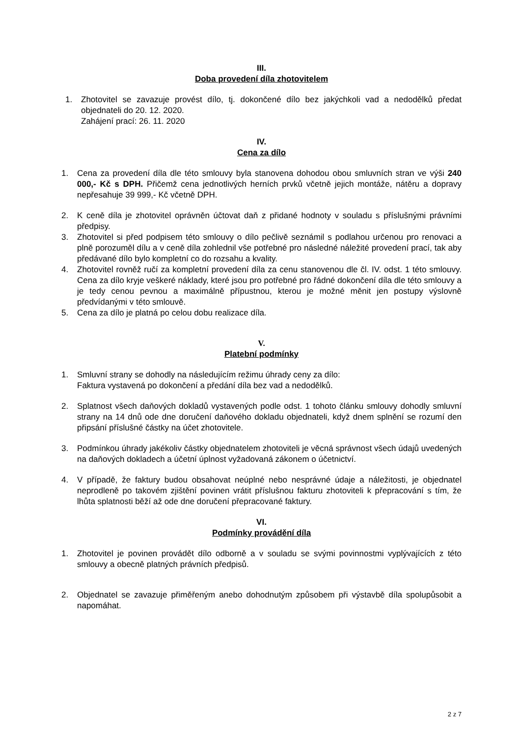III.
Doba provedení díla zhotovitelem
1. Zhotovitel se zavazuje provést dílo, tj. dokončené dílo bez jakýchkoli vad a nedodělků předat objednateli do 20. 12. 2020.
Zahájení prací: 26. 11. 2020
IV.
Cena za dílo
1. Cena za provedení díla dle této smlouvy byla stanovena dohodou obou smluvních stran ve výši 240 000,- Kč s DPH. Přičemž cena jednotlivých herních prvků včetně jejich montáže, nátěru a dopravy nepřesahuje 39 999,- Kč včetně DPH.
2. K ceně díla je zhotovitel oprávněn účtovat daň z přidané hodnoty v souladu s příslušnými právními předpisy.
3. Zhotovitel si před podpisem této smlouvy o dílo pečlivě seznámil s podlahou určenou pro renovaci a plně porozuměl dílu a v ceně díla zohlednil vše potřebné pro následné náležité provedení prací, tak aby předávané dílo bylo kompletní co do rozsahu a kvality.
4. Zhotovitel rovněž ručí za kompletní provedení díla za cenu stanovenou dle čl. IV. odst. 1 této smlouvy. Cena za dílo kryje veškeré náklady, které jsou pro potřebné pro řádné dokončení díla dle této smlouvy a je tedy cenou pevnou a maximálně přípustnou, kterou je možné měnit jen postupy výslovně předvídanými v této smlouvě.
5. Cena za dílo je platná po celou dobu realizace díla.
V.
Platební podmínky
1. Smluvní strany se dohodly na následujícím režimu úhrady ceny za dílo:
Faktura vystavená po dokončení a předání díla bez vad a nedodělků.
2. Splatnost všech daňových dokladů vystavených podle odst. 1 tohoto článku smlouvy dohodly smluvní strany na 14 dnů ode dne doručení daňového dokladu objednateli, když dnem splnění se rozumí den připsání příslušné částky na účet zhotovitele.
3. Podmínkou úhrady jakékoliv částky objednatelem zhotoviteli je věcná správnost všech údajů uvedených na daňových dokladech a účetní úplnost vyžadovaná zákonem o účetnictví.
4. V případě, že faktury budou obsahovat neúplné nebo nesprávné údaje a náležitosti, je objednatel neprodleně po takovém zjištění povinen vrátit příslušnou fakturu zhotoviteli k přepracování s tím, že lhůta splatnosti běží až ode dne doručení přepracované faktury.
VI.
Podmínky provádění díla
1. Zhotovitel je povinen provádět dílo odborně a v souladu se svými povinnostmi vyplývajících z této smlouvy a obecně platných právních předpisů.
2. Objednatel se zavazuje přiměřeným anebo dohodnutým způsobem při výstavbě díla spolupůsobit a napomáhat.
2 z 7